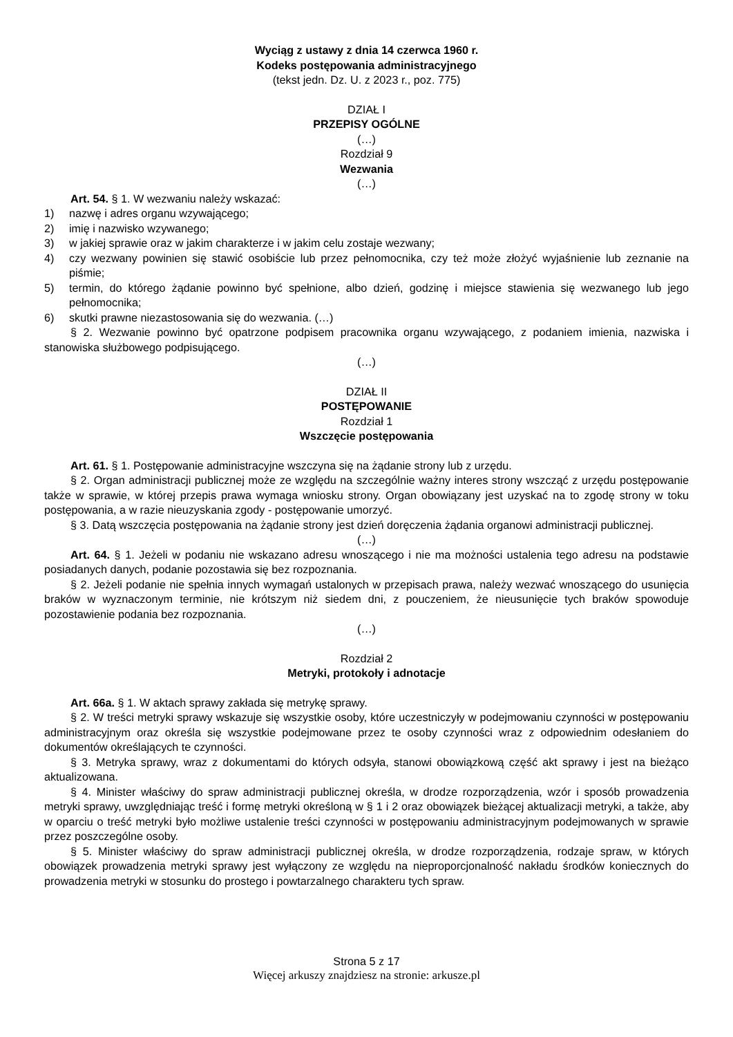Wyciąg z ustawy z dnia 14 czerwca 1960 r.
Kodeks postępowania administracyjnego
(tekst jedn. Dz. U. z 2023 r., poz. 775)
DZIAŁ I
PRZEPISY OGÓLNE
(…)
Rozdział 9
Wezwania
(…)
Art. 54. § 1. W wezwaniu należy wskazać:
1) nazwę i adres organu wzywającego;
2) imię i nazwisko wzywanego;
3) w jakiej sprawie oraz w jakim charakterze i w jakim celu zostaje wezwany;
4) czy wezwany powinien się stawić osobiście lub przez pełnomocnika, czy też może złożyć wyjaśnienie lub zeznanie na piśmie;
5) termin, do którego żądanie powinno być spełnione, albo dzień, godzinę i miejsce stawienia się wezwanego lub jego pełnomocnika;
6) skutki prawne niezastosowania się do wezwania. (…)
§ 2. Wezwanie powinno być opatrzone podpisem pracownika organu wzywającego, z podaniem imienia, nazwiska i stanowiska służbowego podpisującego.
(…)
DZIAŁ II
POSTĘPOWANIE
Rozdział 1
Wszczęcie postępowania
Art. 61. § 1. Postępowanie administracyjne wszczyna się na żądanie strony lub z urzędu.
§ 2. Organ administracji publicznej może ze względu na szczególnie ważny interes strony wszcząć z urzędu postępowanie także w sprawie, w której przepis prawa wymaga wniosku strony. Organ obowiązany jest uzyskać na to zgodę strony w toku postępowania, a w razie nieuzyskania zgody - postępowanie umorzyć.
§ 3. Datą wszczęcia postępowania na żądanie strony jest dzień doręczenia żądania organowi administracji publicznej.
(…)
Art. 64. § 1. Jeżeli w podaniu nie wskazano adresu wnoszącego i nie ma możności ustalenia tego adresu na podstawie posiadanych danych, podanie pozostawia się bez rozpoznania.
§ 2. Jeżeli podanie nie spełnia innych wymagań ustalonych w przepisach prawa, należy wezwać wnoszącego do usunięcia braków w wyznaczonym terminie, nie krótszym niż siedem dni, z pouczeniem, że nieusunięcie tych braków spowoduje pozostawienie podania bez rozpoznania.
(…)
Rozdział 2
Metryki, protokoły i adnotacje
Art. 66a. § 1. W aktach sprawy zakłada się metrykę sprawy.
§ 2. W treści metryki sprawy wskazuje się wszystkie osoby, które uczestniczyły w podejmowaniu czynności w postępowaniu administracyjnym oraz określa się wszystkie podejmowane przez te osoby czynności wraz z odpowiednim odesłaniem do dokumentów określających te czynności.
§ 3. Metryka sprawy, wraz z dokumentami do których odsyła, stanowi obowiązkową część akt sprawy i jest na bieżąco aktualizowana.
§ 4. Minister właściwy do spraw administracji publicznej określa, w drodze rozporządzenia, wzór i sposób prowadzenia metryki sprawy, uwzględniając treść i formę metryki określoną w § 1 i 2 oraz obowiązek bieżącej aktualizacji metryki, a także, aby w oparciu o treść metryki było możliwe ustalenie treści czynności w postępowaniu administracyjnym podejmowanych w sprawie przez poszczególne osoby.
§ 5. Minister właściwy do spraw administracji publicznej określa, w drodze rozporządzenia, rodzaje spraw, w których obowiązek prowadzenia metryki sprawy jest wyłączony ze względu na nieproporcjonalność nakładu środków koniecznych do prowadzenia metryki w stosunku do prostego i powtarzalnego charakteru tych spraw.
Strona 5 z 17
Więcej arkuszy znajdziesz na stronie: arkusze.pl